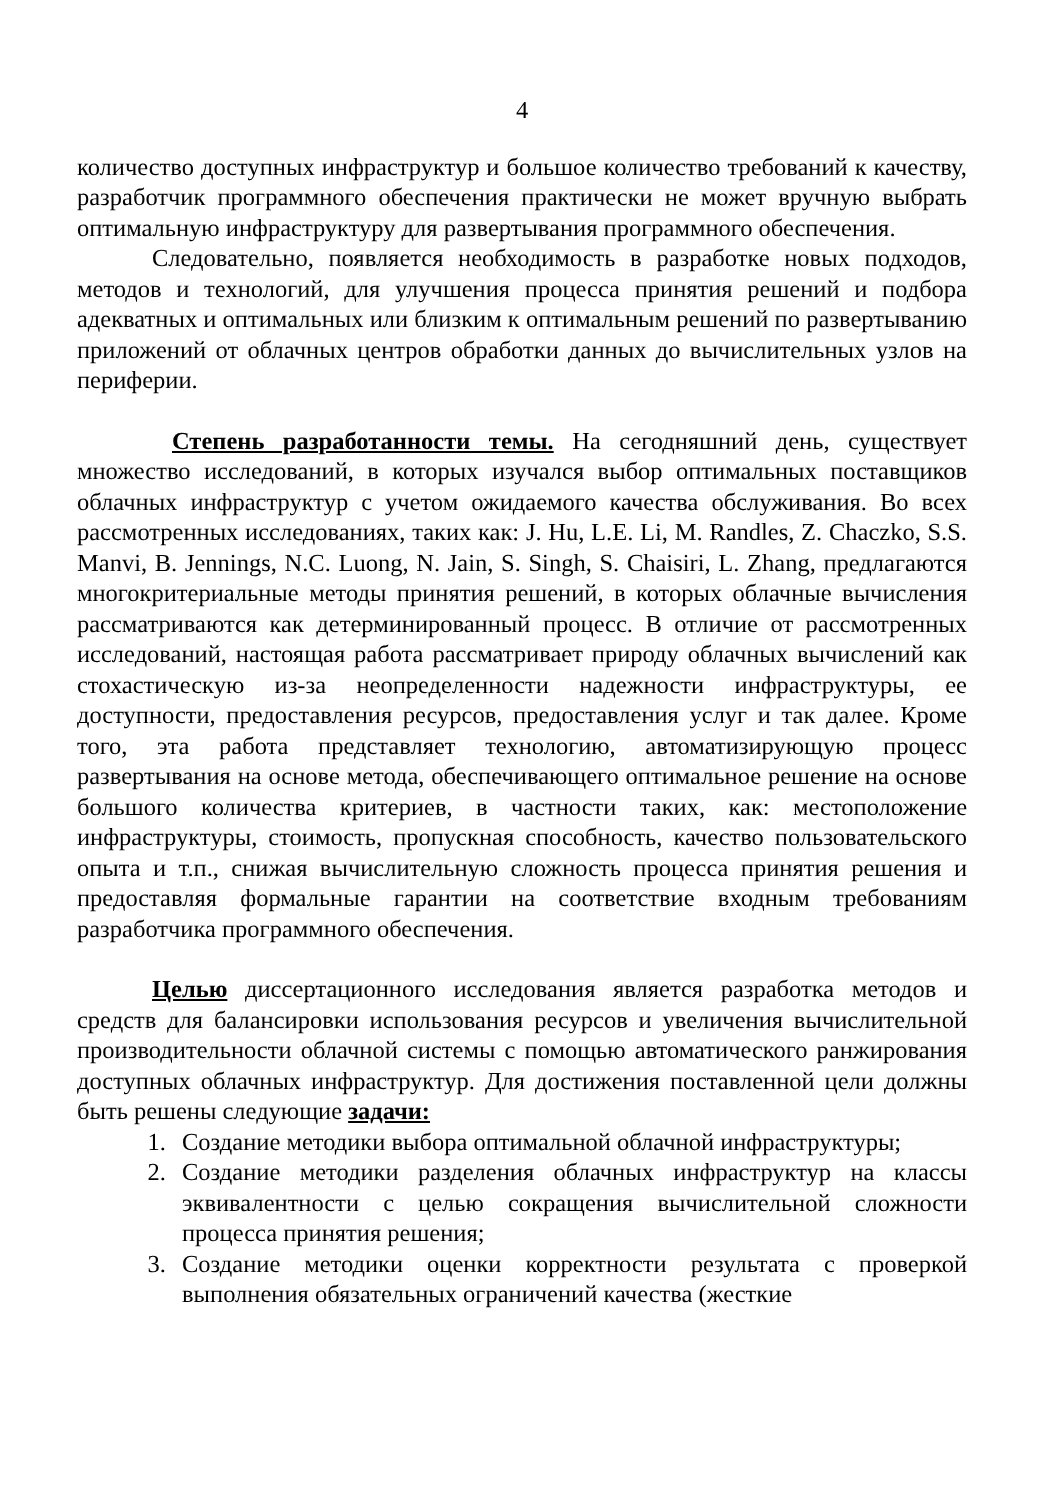4
количество доступных инфраструктур и большое количество требований к качеству, разработчик программного обеспечения практически не может вручную выбрать оптимальную инфраструктуру для развертывания программного обеспечения.
Следовательно, появляется необходимость в разработке новых подходов, методов и технологий, для улучшения процесса принятия решений и подбора адекватных и оптимальных или близким к оптимальным решений по развертыванию приложений от облачных центров обработки данных до вычислительных узлов на периферии.
Степень разработанности темы. На сегодняшний день, существует множество исследований, в которых изучался выбор оптимальных поставщиков облачных инфраструктур с учетом ожидаемого качества обслуживания. Во всех рассмотренных исследованиях, таких как: J. Hu, L.E. Li, M. Randles, Z. Chaczko, S.S. Manvi, B. Jennings, N.C. Luong, N. Jain, S. Singh, S. Chaisiri, L. Zhang, предлагаются многокритериальные методы принятия решений, в которых облачные вычисления рассматриваются как детерминированный процесс. В отличие от рассмотренных исследований, настоящая работа рассматривает природу облачных вычислений как стохастическую из-за неопределенности надежности инфраструктуры, ее доступности, предоставления ресурсов, предоставления услуг и так далее. Кроме того, эта работа представляет технологию, автоматизирующую процесс развертывания на основе метода, обеспечивающего оптимальное решение на основе большого количества критериев, в частности таких, как: местоположение инфраструктуры, стоимость, пропускная способность, качество пользовательского опыта и т.п., снижая вычислительную сложность процесса принятия решения и предоставляя формальные гарантии на соответствие входным требованиям разработчика программного обеспечения.
Целью диссертационного исследования является разработка методов и средств для балансировки использования ресурсов и увеличения вычислительной производительности облачной системы с помощью автоматического ранжирования доступных облачных инфраструктур. Для достижения поставленной цели должны быть решены следующие задачи:
1. Создание методики выбора оптимальной облачной инфраструктуры;
2. Создание методики разделения облачных инфраструктур на классы эквивалентности с целью сокращения вычислительной сложности процесса принятия решения;
3. Создание методики оценки корректности результата с проверкой выполнения обязательных ограничений качества (жесткие